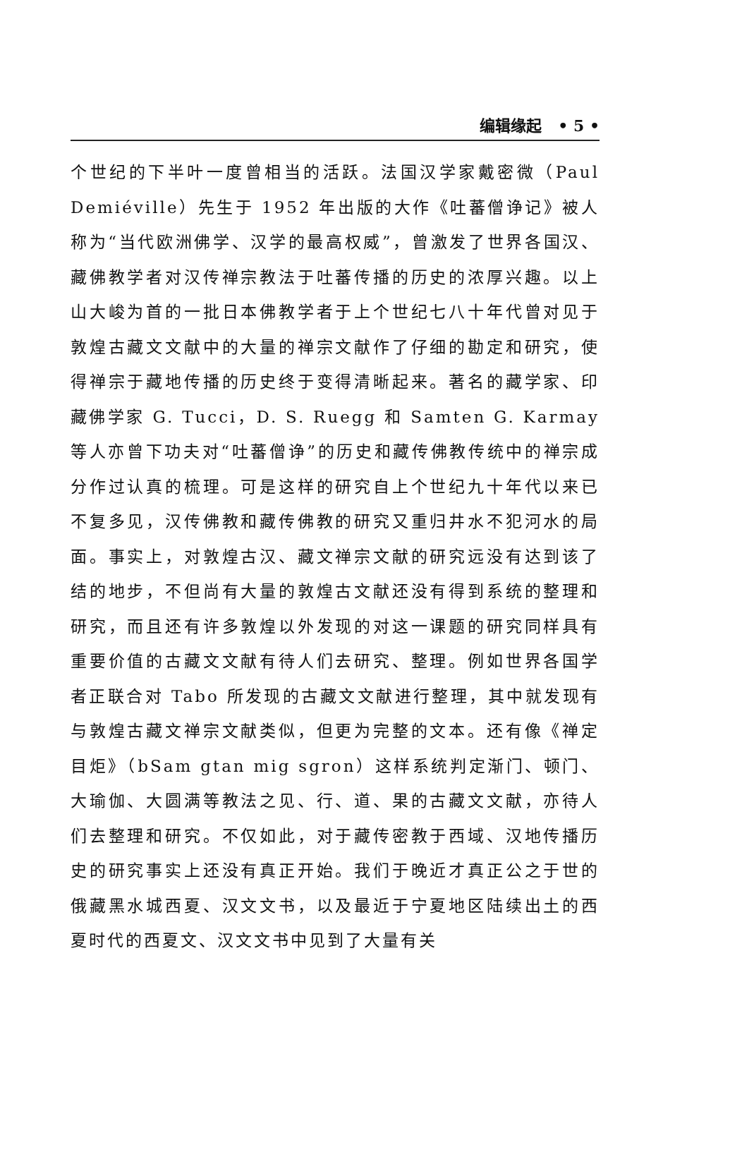编辑缘起 • 5 •
个世纪的下半叶一度曾相当的活跃。法国汉学家戴密微（Paul Demiéville）先生于 1952 年出版的大作《吐蕃僧诤记》被人称为“当代欧洲佛学、汉学的最高权威”，曾激发了世界各国汉、藏佛教学者对汉传禅宗教法于吐蕃传播的历史的浓厚兴趣。以上山大峻为首的一批日本佛教学者于上个世纪七八十年代曾对见于敦煌古藏文文献中的大量的禅宗文献作了仔细的勘定和研究，使得禅宗于藏地传播的历史终于变得清晰起来。著名的藏学家、印藏佛学家 G. Tucci，D. S. Ruegg 和 Samten G. Karmay 等人亦曾下功夫对“吐蕃僧诤”的历史和藏传佛教传统中的禅宗成分作过认真的梳理。可是这样的研究自上个世纪九十年代以来已不复多见，汉传佛教和藏传佛教的研究又重归井水不犯河水的局面。事实上，对敦煌古汉、藏文禅宗文献的研究远没有达到该了结的地步，不但尚有大量的敦煌古文献还没有得到系统的整理和研究，而且还有许多敦煌以外发现的对这一课题的研究同样具有重要价值的古藏文文献有待人们去研究、整理。例如世界各国学者正联合对 Tabo 所发现的古藏文文献进行整理，其中就发现有与敦煌古藏文禅宗文献类似，但更为完整的文本。还有像《禅定目炬》（bSam gtan mig sgron）这样系统判定渐门、顿门、大瑜伽、大圆满等教法之见、行、道、果的古藏文文献，亦待人们去整理和研究。不仅如此，对于藏传密教于西域、汉地传播历史的研究事实上还没有真正开始。我们于晚近才真正公之于世的俄藏黑水城西夏、汉文文书，以及最近于宁夏地区陆续出土的西夏时代的西夏文、汉文文书中见到了大量有关